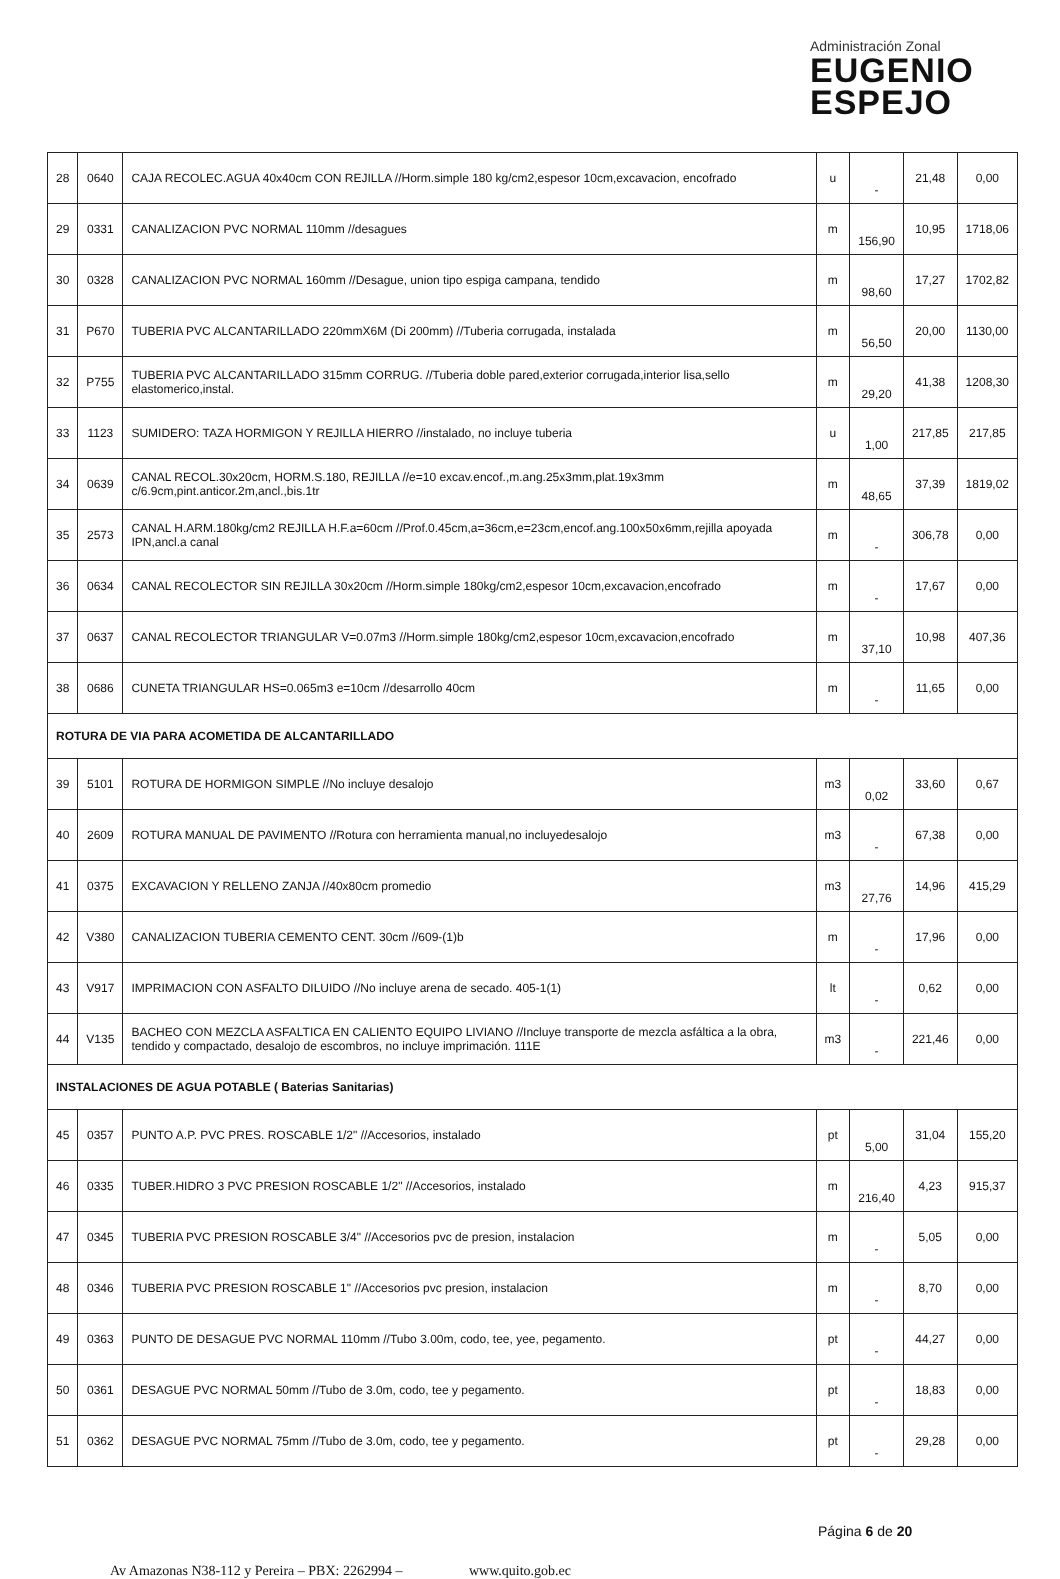Administración Zonal
EUGENIO
ESPEJO
| 28 | 0640 | CAJA RECOLEC.AGUA 40x40cm CON REJILLA //Horm.simple 180 kg/cm2,espesor 10cm,excavacion, encofrado | u | - | 21,48 | 0,00 |
| 29 | 0331 | CANALIZACION PVC NORMAL 110mm //desagues | m | 156,90 | 10,95 | 1718,06 |
| 30 | 0328 | CANALIZACION PVC NORMAL 160mm //Desague, union tipo espiga campana, tendido | m | 98,60 | 17,27 | 1702,82 |
| 31 | P670 | TUBERIA PVC ALCANTARILLADO 220mmX6M (Di 200mm) //Tuberia corrugada, instalada | m | 56,50 | 20,00 | 1130,00 |
| 32 | P755 | TUBERIA PVC ALCANTARILLADO 315mm CORRUG. //Tuberia doble pared,exterior corrugada,interior lisa,sello elastomerico,instal. | m | 29,20 | 41,38 | 1208,30 |
| 33 | 1123 | SUMIDERO: TAZA HORMIGON Y REJILLA HIERRO //instalado, no incluye tuberia | u | 1,00 | 217,85 | 217,85 |
| 34 | 0639 | CANAL RECOL.30x20cm, HORM.S.180, REJILLA //e=10 excav.encof.,m.ang.25x3mm,plat.19x3mm c/6.9cm,pint.anticor.2m,ancl.,bis.1tr | m | 48,65 | 37,39 | 1819,02 |
| 35 | 2573 | CANAL H.ARM.180kg/cm2 REJILLA H.F.a=60cm //Prof.0.45cm,a=36cm,e=23cm,encof.ang.100x50x6mm,rejilla apoyada IPN,ancl.a canal | m | - | 306,78 | 0,00 |
| 36 | 0634 | CANAL RECOLECTOR SIN REJILLA 30x20cm //Horm.simple 180kg/cm2,espesor 10cm,excavacion,encofrado | m | - | 17,67 | 0,00 |
| 37 | 0637 | CANAL RECOLECTOR TRIANGULAR V=0.07m3 //Horm.simple 180kg/cm2,espesor 10cm,excavacion,encofrado | m | 37,10 | 10,98 | 407,36 |
| 38 | 0686 | CUNETA TRIANGULAR HS=0.065m3 e=10cm //desarrollo 40cm | m | - | 11,65 | 0,00 |
| ROTURA DE VIA PARA ACOMETIDA DE ALCANTARILLADO | | | | | | |
| 39 | 5101 | ROTURA DE HORMIGON SIMPLE //No incluye desalojo | m3 | 0,02 | 33,60 | 0,67 |
| 40 | 2609 | ROTURA MANUAL DE PAVIMENTO //Rotura con herramienta manual,no incluyedesalojo | m3 | - | 67,38 | 0,00 |
| 41 | 0375 | EXCAVACION Y RELLENO ZANJA //40x80cm promedio | m3 | 27,76 | 14,96 | 415,29 |
| 42 | V380 | CANALIZACION TUBERIA CEMENTO CENT. 30cm //609-(1)b | m | - | 17,96 | 0,00 |
| 43 | V917 | IMPRIMACION CON ASFALTO DILUIDO //No incluye arena de secado. 405-1(1) | lt | - | 0,62 | 0,00 |
| 44 | V135 | BACHEO CON MEZCLA ASFALTICA EN CALIENTO EQUIPO LIVIANO //Incluye transporte de mezcla asfáltica a la obra, tendido y compactado, desalojo de escombros, no incluye imprimación. 111E | m3 | - | 221,46 | 0,00 |
| INSTALACIONES DE AGUA POTABLE ( Baterias Sanitarias) | | | | | | |
| 45 | 0357 | PUNTO A.P. PVC PRES. ROSCABLE 1/2" //Accesorios, instalado | pt | 5,00 | 31,04 | 155,20 |
| 46 | 0335 | TUBER.HIDRO 3 PVC PRESION ROSCABLE 1/2" //Accesorios, instalado | m | 216,40 | 4,23 | 915,37 |
| 47 | 0345 | TUBERIA PVC PRESION ROSCABLE 3/4" //Accesorios pvc de presion, instalacion | m | - | 5,05 | 0,00 |
| 48 | 0346 | TUBERIA PVC PRESION ROSCABLE 1" //Accesorios pvc presion, instalacion | m | - | 8,70 | 0,00 |
| 49 | 0363 | PUNTO DE DESAGUE PVC NORMAL 110mm //Tubo 3.00m, codo, tee, yee, pegamento. | pt | - | 44,27 | 0,00 |
| 50 | 0361 | DESAGUE PVC NORMAL 50mm //Tubo de 3.0m, codo, tee y pegamento. | pt | - | 18,83 | 0,00 |
| 51 | 0362 | DESAGUE PVC NORMAL 75mm //Tubo de 3.0m, codo, tee y pegamento. | pt | - | 29,28 | 0,00 |
Página 6 de 20
Av Amazonas N38-112 y Pereira – PBX: 2262994 – www.quito.gob.ec